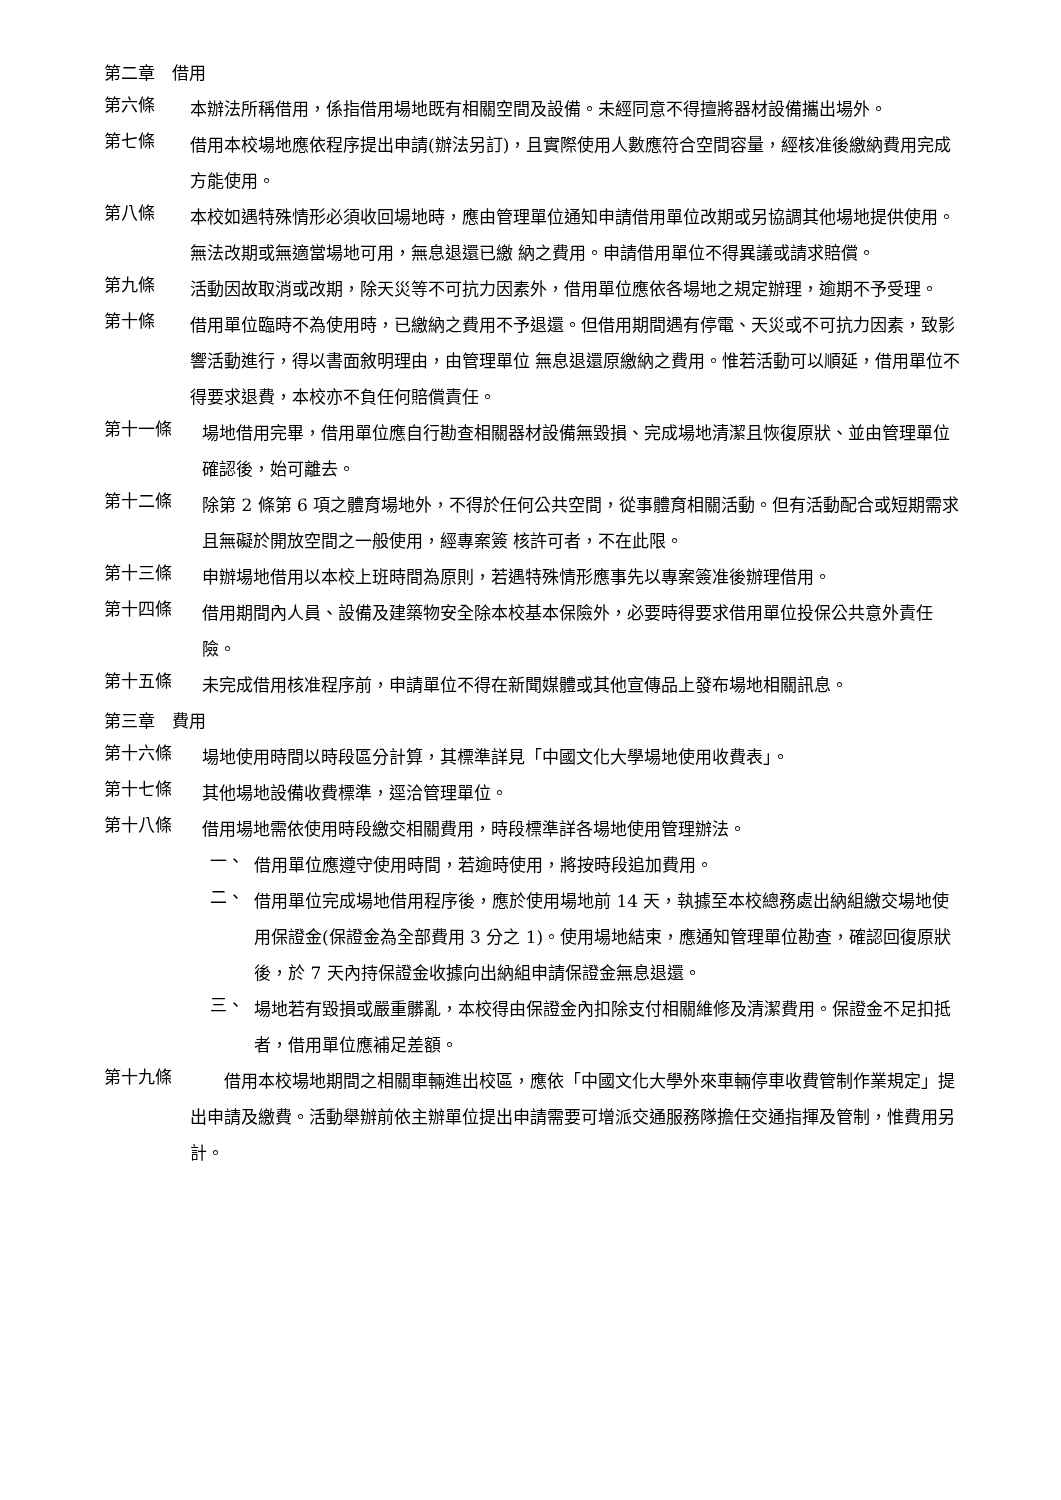第二章　借用
第六條
本辦法所稱借用，係指借用場地既有相關空間及設備。未經同意不得擅將器材設備攜出場外。
第七條
借用本校場地應依程序提出申請(辦法另訂)，且實際使用人數應符合空間容量，經核准後繳納費用完成方能使用。
第八條
本校如遇特殊情形必須收回場地時，應由管理單位通知申請借用單位改期或另協調其他場地提供使用。無法改期或無適當場地可用，無息退還已繳 納之費用。申請借用單位不得異議或請求賠償。
第九條
活動因故取消或改期，除天災等不可抗力因素外，借用單位應依各場地之規定辦理，逾期不予受理。
第十條
借用單位臨時不為使用時，已繳納之費用不予退還。但借用期間遇有停電、天災或不可抗力因素，致影響活動進行，得以書面敘明理由，由管理單位 無息退還原繳納之費用。惟若活動可以順延，借用單位不得要求退費，本校亦不負任何賠償責任。
第十一條
場地借用完畢，借用單位應自行勘查相關器材設備無毀損、完成場地清潔且恢復原狀、並由管理單位確認後，始可離去。
第十二條
除第 2 條第 6 項之體育場地外，不得於任何公共空間，從事體育相關活動。但有活動配合或短期需求且無礙於開放空間之一般使用，經專案簽 核許可者，不在此限。
第十三條
申辦場地借用以本校上班時間為原則，若遇特殊情形應事先以專案簽准後辦理借用。
第十四條
借用期間內人員、設備及建築物安全除本校基本保險外，必要時得要求借用單位投保公共意外責任險。
第十五條
未完成借用核准程序前，申請單位不得在新聞媒體或其他宣傳品上發布場地相關訊息。
第三章　費用
第十六條
場地使用時間以時段區分計算，其標準詳見「中國文化大學場地使用收費表」。
第十七條
其他場地設備收費標準，逕洽管理單位。
第十八條
借用場地需依使用時段繳交相關費用，時段標準詳各場地使用管理辦法。
一、
借用單位應遵守使用時間，若逾時使用，將按時段追加費用。
二、
借用單位完成場地借用程序後，應於使用場地前 14 天，執據至本校總務處出納組繳交場地使用保證金(保證金為全部費用 3 分之 1)。使用場地結束，應通知管理單位勘查，確認回復原狀後，於 7 天內持保證金收據向出納組申請保證金無息退還。
三、
場地若有毀損或嚴重髒亂，本校得由保證金內扣除支付相關維修及清潔費用。保證金不足扣抵者，借用單位應補足差額。
第十九條
　　借用本校場地期間之相關車輛進出校區，應依「中國文化大學外來車輛停車收費管制作業規定」提出申請及繳費。活動舉辦前依主辦單位提出申請需要可增派交通服務隊擔任交通指揮及管制，惟費用另計。